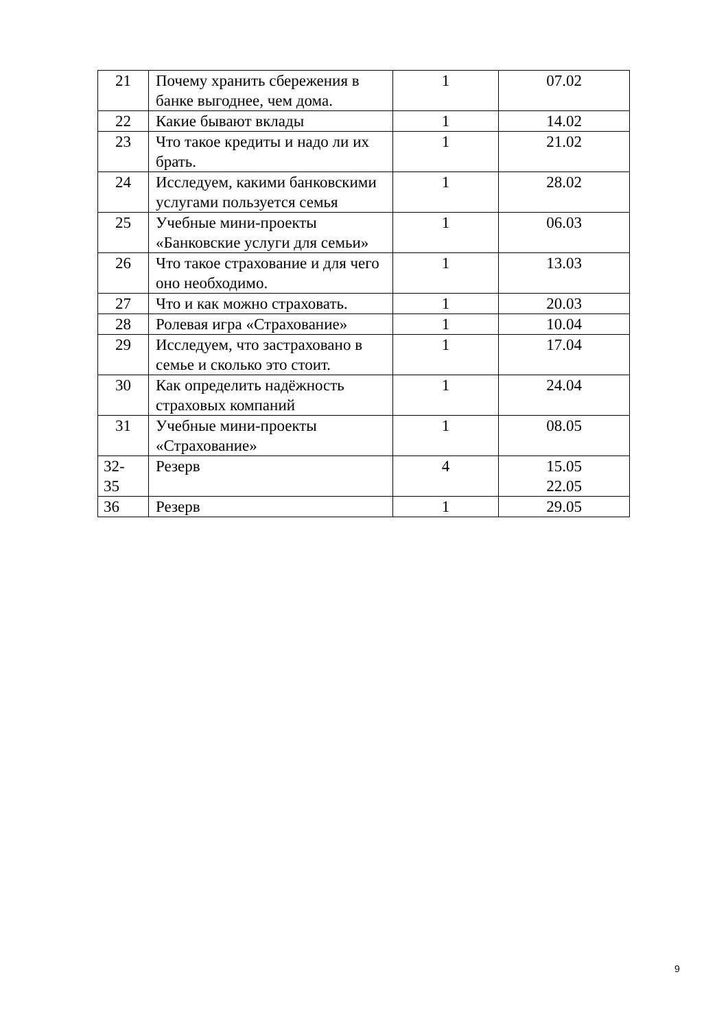| 21 | Почему хранить сбережения в банке выгоднее, чем дома. | 1 | 07.02 |
| 22 | Какие бывают вклады | 1 | 14.02 |
| 23 | Что такое кредиты и надо ли их брать. | 1 | 21.02 |
| 24 | Исследуем, какими банковскими услугами пользуется семья | 1 | 28.02 |
| 25 | Учебные мини-проекты «Банковские услуги для семьи» | 1 | 06.03 |
| 26 | Что такое страхование и для чего оно необходимо. | 1 | 13.03 |
| 27 | Что и как можно страховать. | 1 | 20.03 |
| 28 | Ролевая игра «Страхование» | 1 | 10.04 |
| 29 | Исследуем, что застраховано в семье и сколько это стоит. | 1 | 17.04 |
| 30 | Как определить надёжность страховых компаний | 1 | 24.04 |
| 31 | Учебные мини-проекты «Страхование» | 1 | 08.05 |
| 32- 35 | Резерв | 4 | 15.05 22.05 |
| 36 | Резерв | 1 | 29.05 |
9